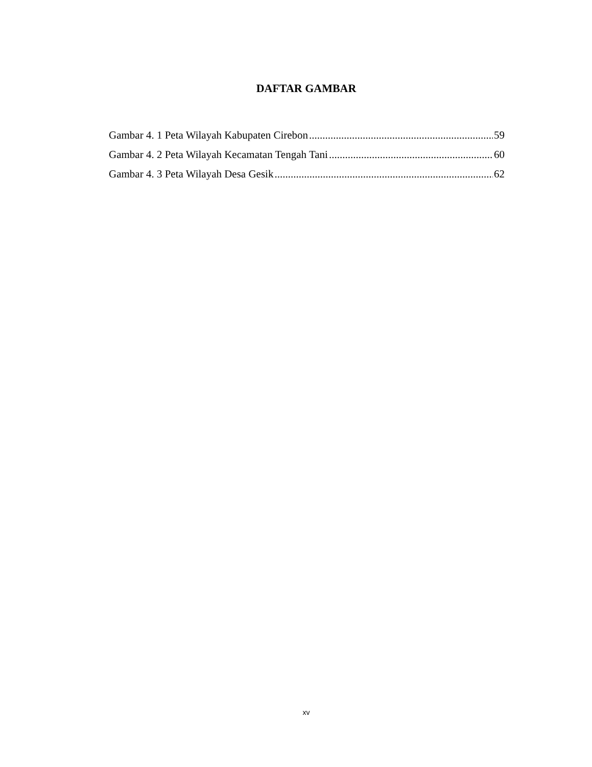DAFTAR GAMBAR
Gambar 4. 1 Peta Wilayah Kabupaten Cirebon 59
Gambar 4. 2 Peta Wilayah Kecamatan Tengah Tani 60
Gambar 4. 3 Peta Wilayah Desa Gesik 62
xv